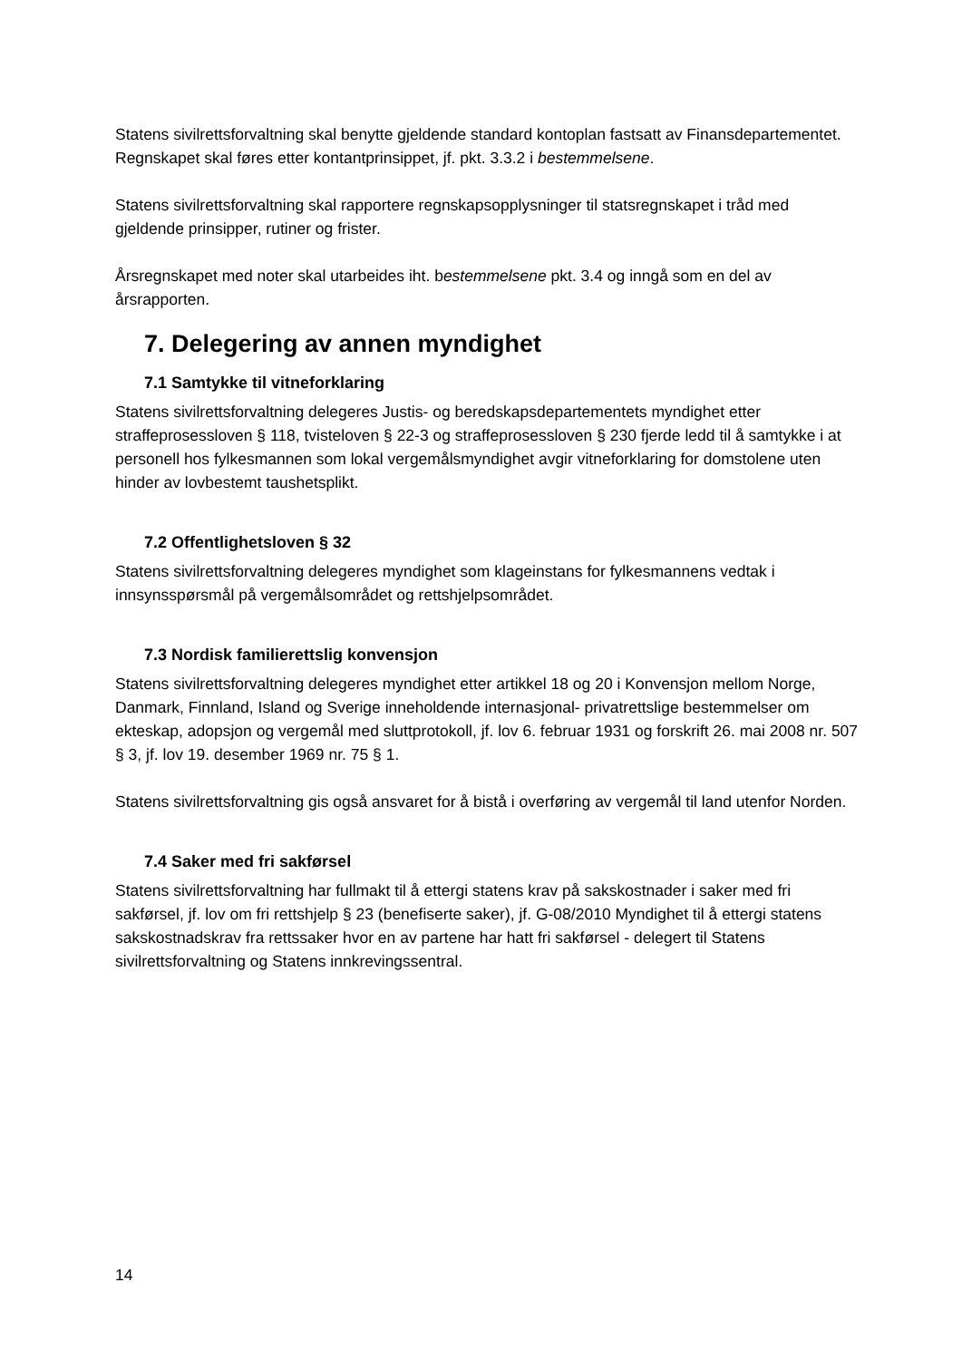Statens sivilrettsforvaltning skal benytte gjeldende standard kontoplan fastsatt av Finansdepartementet. Regnskapet skal føres etter kontantprinsippet, jf. pkt. 3.3.2 i bestemmelsene.
Statens sivilrettsforvaltning skal rapportere regnskapsopplysninger til statsregnskapet i tråd med gjeldende prinsipper, rutiner og frister.
Årsregnskapet med noter skal utarbeides iht. bestemmelsene pkt. 3.4 og inngå som en del av årsrapporten.
7. Delegering av annen myndighet
7.1 Samtykke til vitneforklaring
Statens sivilrettsforvaltning delegeres Justis- og beredskapsdepartementets myndighet etter straffeprosessloven § 118, tvisteloven § 22-3 og straffeprosessloven § 230 fjerde ledd til å samtykke i at personell hos fylkesmannen som lokal vergemålsmyndighet avgir vitneforklaring for domstolene uten hinder av lovbestemt taushetsplikt.
7.2 Offentlighetsloven § 32
Statens sivilrettsforvaltning delegeres myndighet som klageinstans for fylkesmannens vedtak i innsynsspørsmål på vergemålsområdet og rettshjelpsområdet.
7.3 Nordisk familierettslig konvensjon
Statens sivilrettsforvaltning delegeres myndighet etter artikkel 18 og 20 i Konvensjon mellom Norge, Danmark, Finnland, Island og Sverige inneholdende internasjonal- privatrettslige bestemmelser om ekteskap, adopsjon og vergemål med sluttprotokoll, jf. lov 6. februar 1931 og forskrift 26. mai 2008 nr. 507 § 3, jf. lov 19. desember 1969 nr. 75 § 1.
Statens sivilrettsforvaltning gis også ansvaret for å bistå i overføring av vergemål til land utenfor Norden.
7.4 Saker med fri sakførsel
Statens sivilrettsforvaltning har fullmakt til å ettergi statens krav på sakskostnader i saker med fri sakførsel, jf. lov om fri rettshjelp § 23 (benefiserte saker), jf. G-08/2010 Myndighet til å ettergi statens sakskostnadskrav fra rettssaker hvor en av partene har hatt fri sakførsel - delegert til Statens sivilrettsforvaltning og Statens innkrevingssentral.
14